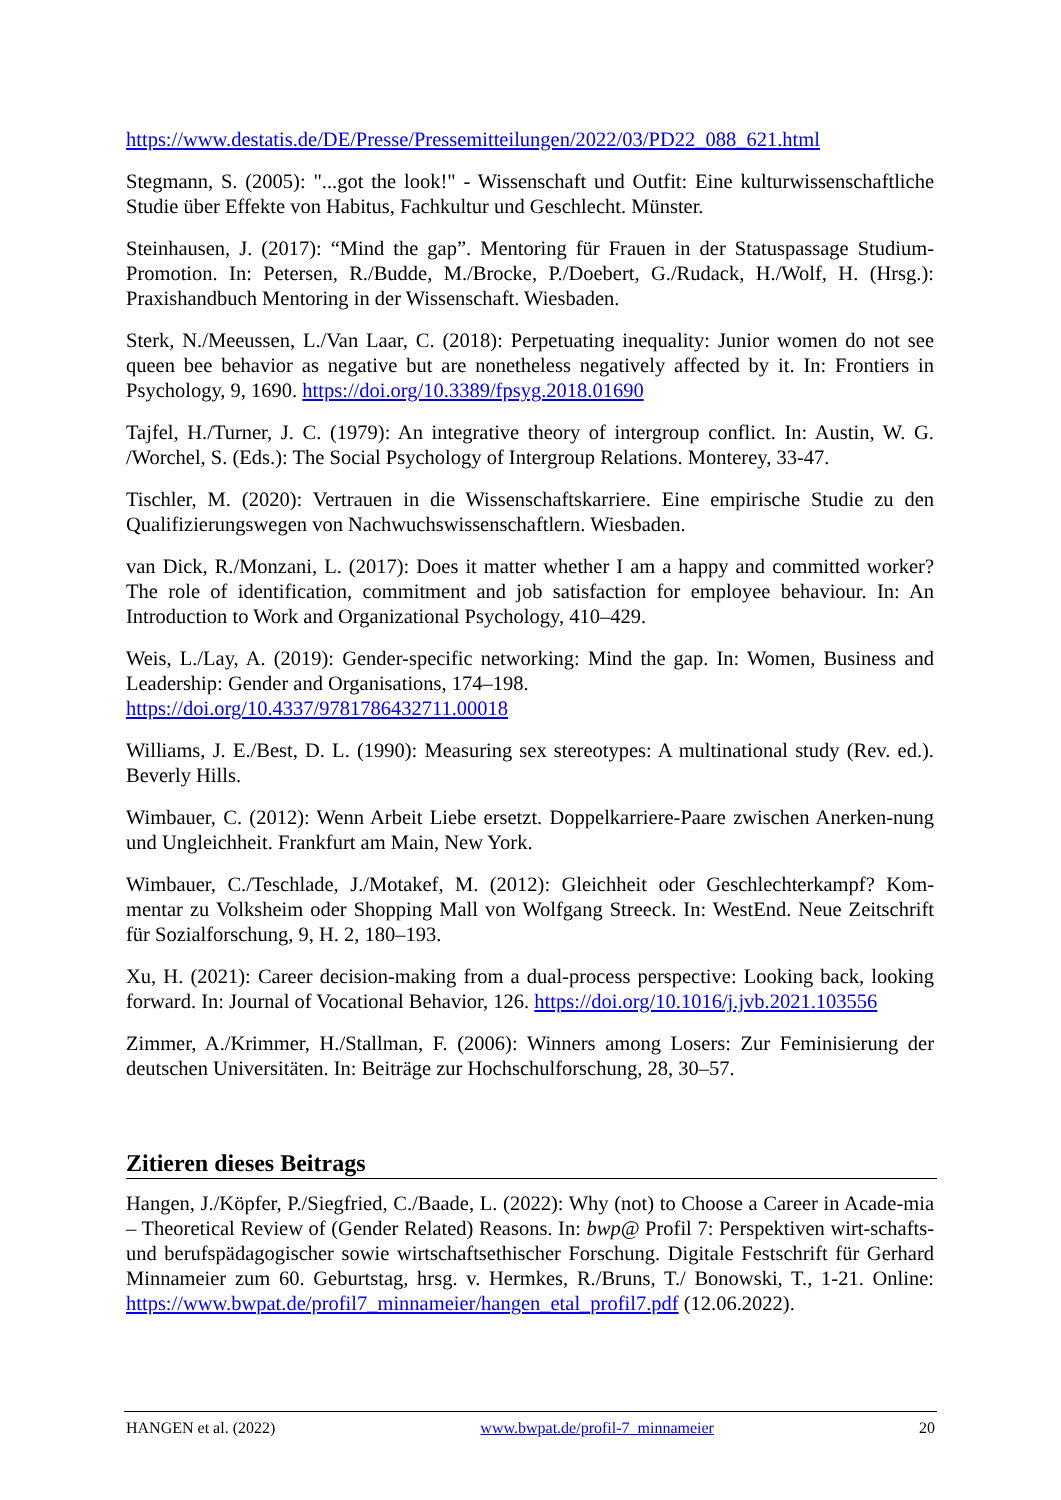https://www.destatis.de/DE/Presse/Pressemitteilungen/2022/03/PD22_088_621.html
Stegmann, S. (2005): "...got the look!" - Wissenschaft und Outfit: Eine kulturwissenschaftliche Studie über Effekte von Habitus, Fachkultur und Geschlecht. Münster.
Steinhausen, J. (2017): “Mind the gap”. Mentoring für Frauen in der Statuspassage Studium-Promotion. In: Petersen, R./Budde, M./Brocke, P./Doebert, G./Rudack, H./Wolf, H. (Hrsg.): Praxishandbuch Mentoring in der Wissenschaft. Wiesbaden.
Sterk, N./Meeussen, L./Van Laar, C. (2018): Perpetuating inequality: Junior women do not see queen bee behavior as negative but are nonetheless negatively affected by it. In: Frontiers in Psychology, 9, 1690. https://doi.org/10.3389/fpsyg.2018.01690
Tajfel, H./Turner, J. C. (1979): An integrative theory of intergroup conflict. In: Austin, W. G. /Worchel, S. (Eds.): The Social Psychology of Intergroup Relations. Monterey, 33-47.
Tischler, M. (2020): Vertrauen in die Wissenschaftskarriere. Eine empirische Studie zu den Qualifizierungswegen von Nachwuchswissenschaftlern. Wiesbaden.
van Dick, R./Monzani, L. (2017): Does it matter whether I am a happy and committed worker? The role of identification, commitment and job satisfaction for employee behaviour. In: An Introduction to Work and Organizational Psychology, 410–429.
Weis, L./Lay, A. (2019): Gender-specific networking: Mind the gap. In: Women, Business and Leadership: Gender and Organisations, 174–198.
https://doi.org/10.4337/9781786432711.00018
Williams, J. E./Best, D. L. (1990): Measuring sex stereotypes: A multinational study (Rev. ed.). Beverly Hills.
Wimbauer, C. (2012): Wenn Arbeit Liebe ersetzt. Doppelkarriere-Paare zwischen Anerken-nung und Ungleichheit. Frankfurt am Main, New York.
Wimbauer, C./Teschlade, J./Motakef, M. (2012): Gleichheit oder Geschlechterkampf? Kom-mentar zu Volksheim oder Shopping Mall von Wolfgang Streeck. In: WestEnd. Neue Zeitschrift für Sozialforschung, 9, H. 2, 180–193.
Xu, H. (2021): Career decision-making from a dual-process perspective: Looking back, looking forward. In: Journal of Vocational Behavior, 126. https://doi.org/10.1016/j.jvb.2021.103556
Zimmer, A./Krimmer, H./Stallman, F. (2006): Winners among Losers: Zur Feminisierung der deutschen Universitäten. In: Beiträge zur Hochschulforschung, 28, 30–57.
Zitieren dieses Beitrags
Hangen, J./Köpfer, P./Siegfried, C./Baade, L. (2022): Why (not) to Choose a Career in Acade-mia – Theoretical Review of (Gender Related) Reasons. In: bwp@ Profil 7: Perspektiven wirt-schafts- und berufspädagogischer sowie wirtschaftsethischer Forschung. Digitale Festschrift für Gerhard Minnameier zum 60. Geburtstag, hrsg. v. Hermkes, R./Bruns, T./ Bonowski, T., 1-21. Online: https://www.bwpat.de/profil7_minnameier/hangen_etal_profil7.pdf (12.06.2022).
HANGEN et al. (2022) www.bwpat.de/profil-7_minnameier 20